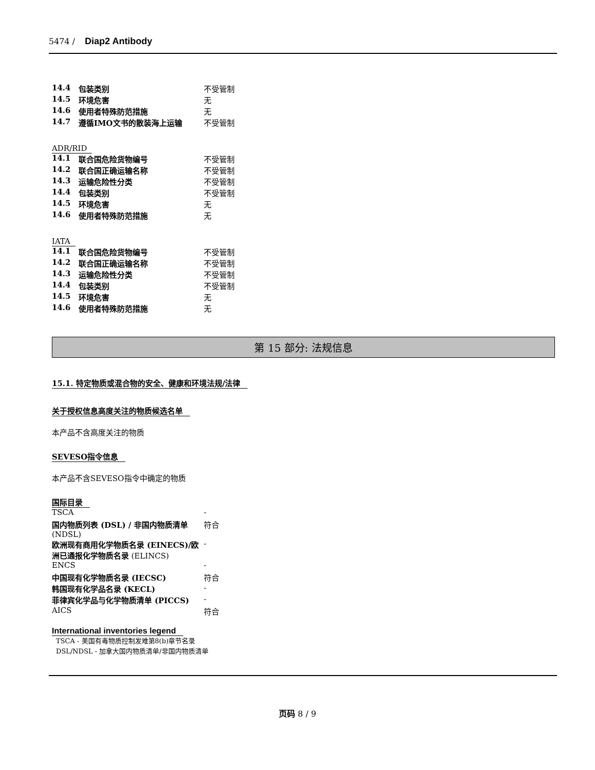5474 / Diap2 Antibody
| 14.4 | 包装类别 | 不受管制 |
| 14.5 | 环境危害 | 无 |
| 14.6 | 使用者特殊防范措施 | 无 |
| 14.7 | 遵循IMO文书的散装海上运输 | 不受管制 |
ADR/RID
| 14.1 | 联合国危险货物编号 | 不受管制 |
| 14.2 | 联合国正确运输名称 | 不受管制 |
| 14.3 | 运输危险性分类 | 不受管制 |
| 14.4 | 包装类别 | 不受管制 |
| 14.5 | 环境危害 | 无 |
| 14.6 | 使用者特殊防范措施 | 无 |
IATA
| 14.1 | 联合国危险货物编号 | 不受管制 |
| 14.2 | 联合国正确运输名称 | 不受管制 |
| 14.3 | 运输危险性分类 | 不受管制 |
| 14.4 | 包装类别 | 不受管制 |
| 14.5 | 环境危害 | 无 |
| 14.6 | 使用者特殊防范措施 | 无 |
第 15 部分: 法规信息
15.1. 特定物质或混合物的安全、健康和环境法规/法律
关于授权信息高度关注的物质候选名单
本产品不含高度关注的物质
SEVESO指令信息
本产品不含SEVESO指令中确定的物质
国际目录
| TSCA | - |
| 国内物质列表 (DSL) / 非国内物质清单 (NDSL) | 符合 |
| 欧洲现有商用化学物质名录 (EINECS)/欧洲已通报化学物质名录 (ELINCS) | - |
| ENCS | - |
| 中国现有化学物质名录 (IECSC) | 符合 |
| 韩国现有化学品名录 (KECL) | - |
| 菲律宾化学品与化学物质清单 (PICCS) | - |
| AICS | 符合 |
International inventories legend
TSCA - 美国有毒物质控制发难第8(b)章节名录
DSL/NDSL - 加拿大国内物质清单/非国内物质清单
页码 8 / 9